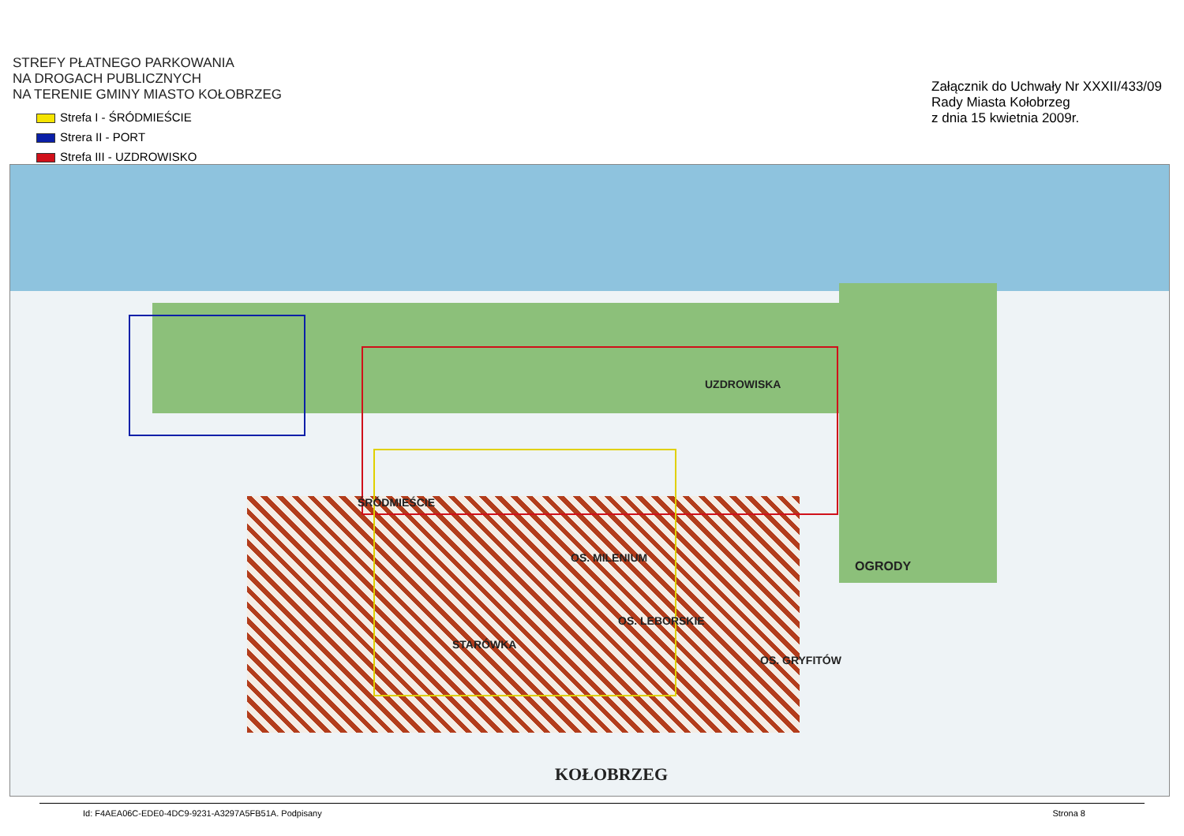STREFY PŁATNEGO PARKOWANIA
NA DROGACH PUBLICZNYCH
NA TERENIE GMINY MIASTO KOŁOBRZEG
Strefa I - ŚRÓDMIEŚCIE
Strera II - PORT
Strefa III - UZDROWISKO
Załącznik do Uchwały Nr XXXII/433/09
Rady Miasta Kołobrzeg
z dnia 15 kwietnia 2009r.
UZDROWISKA
ŚRÓDMIEŚCIE
STARÓWKA
OGRODY
OS. LEBORSKIE
OS. GRYFITÓW
OS. MILENIUM
KOŁOBRZEG
Id: F4AEA06C-EDE0-4DC9-9231-A3297A5FB51A. Podpisany Strona 8